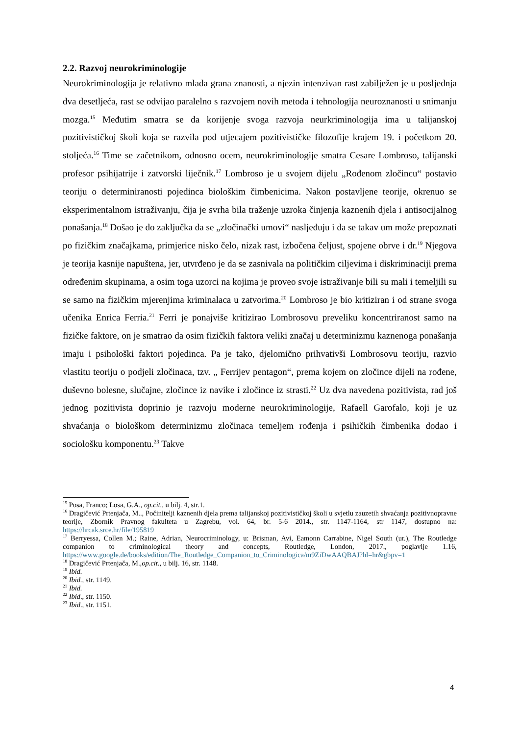2.2. Razvoj neurokriminologije
Neurokriminologija je relativno mlada grana znanosti, a njezin intenzivan rast zabilježen je u posljednja dva desetljeća, rast se odvijao paralelno s razvojem novih metoda i tehnologija neuroznanosti u snimanju mozga.<sup>15</sup> Međutim smatra se da korijenje svoga razvoja neurkriminologija ima u talijanskoj pozitivističkoj školi koja se razvila pod utjecajem pozitivističke filozofije krajem 19. i početkom 20. stoljeća.<sup>16</sup> Time se začetnikom, odnosno ocem, neurokriminologije smatra Cesare Lombroso, talijanski profesor psihijatrije i zatvorski liječnik.<sup>17</sup> Lombroso je u svojem dijelu „Rođenom zločincu“ postavio teoriju o determiniranosti pojedinca biološkim čimbenicima. Nakon postavljene teorije, okrenuo se eksperimentalnom istraživanju, čija je svrha bila traženje uzroka činjenja kaznenih djela i antisocijalnog ponašanja.<sup>18</sup> Došao je do zaključka da se „zločinački umovi“ nasljeđuju i da se takav um može prepoznati po fizičkim značajkama, primjerice nisko čelo, nizak rast, izbočena čeljust, spojene obrve i dr.<sup>19</sup> Njegova je teorija kasnije napuštena, jer, utvrđeno je da se zasnivala na političkim ciljevima i diskriminaciji prema određenim skupinama, a osim toga uzorci na kojima je proveo svoje istraživanje bili su mali i temeljili su se samo na fizičkim mjerenjima kriminalaca u zatvorima.<sup>20</sup> Lombroso je bio kritiziran i od strane svoga učenika Enrica Ferria.<sup>21</sup> Ferri je ponajviše kritizirao Lombrosovu preveliku koncentriranost samo na fizičke faktore, on je smatrao da osim fizičkih faktora veliki značaj u determinizmu kaznenoga ponašanja imaju i psihološki faktori pojedinca. Pa je tako, djelomično prihvativši Lombrosovu teoriju, razvio vlastitu teoriju o podjeli zločinaca, tzv. „ Ferrijev pentagon“, prema kojem on zločince dijeli na rođene, duševno bolesne, slučajne, zločince iz navike i zločince iz strasti.<sup>22</sup> Uz dva navedena pozitivista, rad još jednog pozitivista doprinio je razvoju moderne neurokriminologije, Rafaell Garofalo, koji je uz shvaćanja o biološkom determinizmu zločinaca temeljem rođenja i psihičkih čimbenika dodao i sociološku komponentu.<sup>23</sup> Takve
<sup>15</sup> Posa, Franco; Losa, G.A., op.cit., u bilj. 4, str.1.
<sup>16</sup> Dragičević Prtenjača, M.., Počinitelji kaznenih djela prema talijanskoj pozitivističkoj školi u svjetlu zauzetih shvaćanja pozitivnopravne teorije, Zbornik Pravnog fakulteta u Zagrebu, vol. 64, br. 5-6 2014., str. 1147-1164, str 1147, dostupno na: https://hrcak.srce.hr/file/195819
<sup>17</sup> Berryessa, Collen M.; Raine, Adrian, Neurocriminology, u: Brisman, Avi, Eamonn Carrabine, Nigel South (ur.), The Routledge companion to criminological theory and concepts, Routledge, London, 2017., poglavlje 1.16, https://www.google.de/books/edition/The_Routledge_Companion_to_Criminologica/m9ZiDwAAQBAJ?hl=hr&gbpv=1
<sup>18</sup> Dragičević Prtenjača, M.,op.cit., u bilj. 16, str. 1148.
<sup>19</sup> Ibid.
<sup>20</sup> Ibid., str. 1149.
<sup>21</sup> Ibid.
<sup>22</sup> Ibid., str. 1150.
<sup>23</sup> Ibid., str. 1151.
4